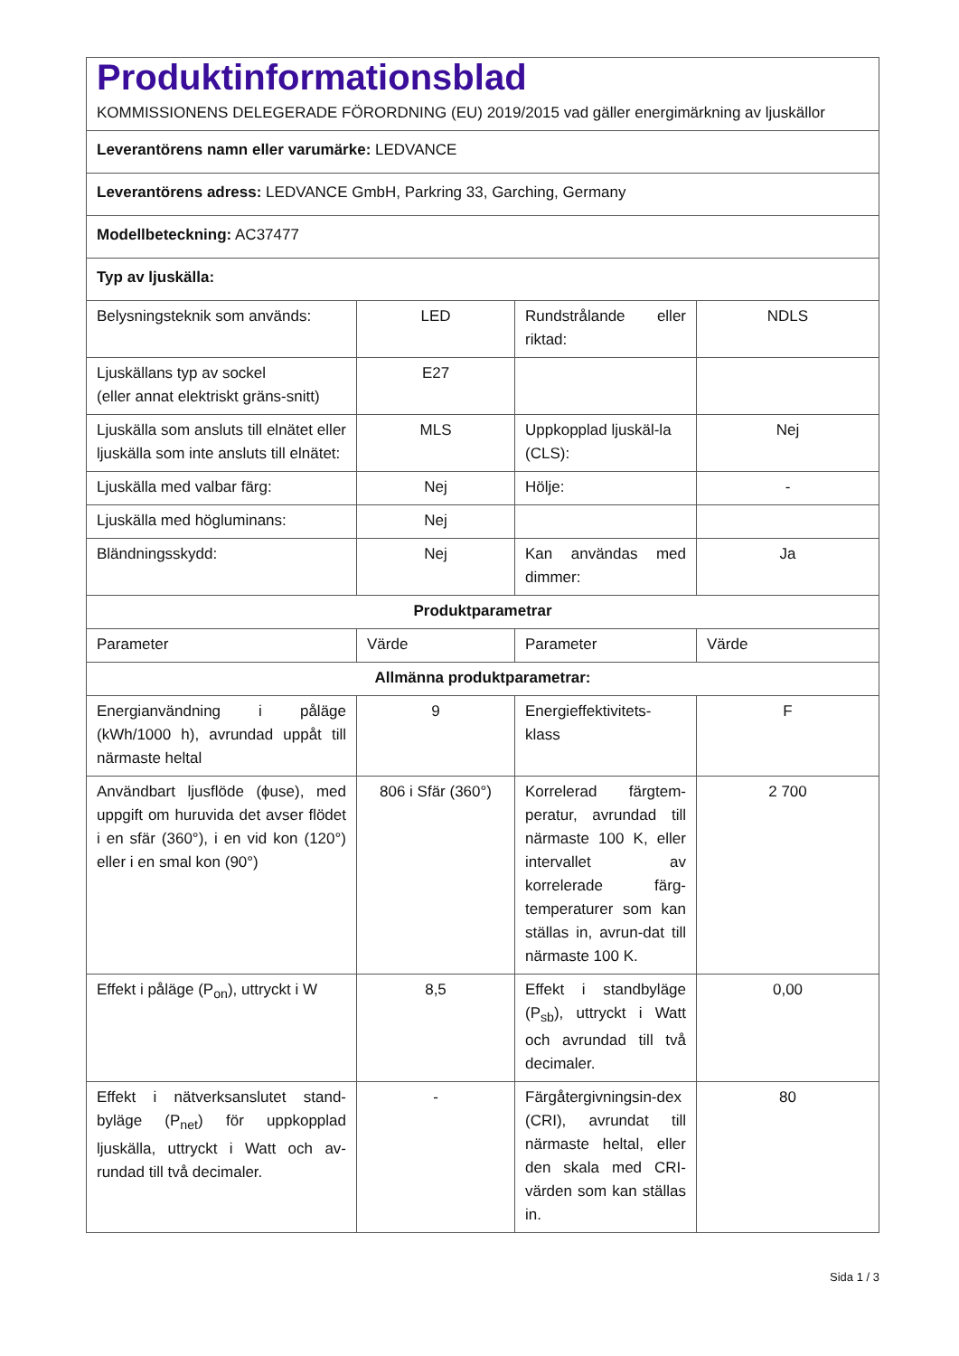| Produktinformationsblad KOMMISSIONENS DELEGERADE FÖRORDNING (EU) 2019/2015 vad gäller energimärkning av ljuskällor | | | |
| Leverantörens namn eller varumärke: LEDVANCE | | | |
| Leverantörens adress: LEDVANCE GmbH, Parkring 33, Garching, Germany | | | |
| Modellbeteckning: AC37477 | | | |
| Typ av ljuskälla: | | | |
| Belysningsteknik som används: | LED | Rundstrålande eller riktad: | NDLS |
| Ljuskällans typ av sockel (eller annat elektriskt gräns-snitt) | E27 | | |
| Ljuskälla som ansluts till elnätet eller ljuskälla som inte ansluts till elnätet: | MLS | Uppkopplad ljuskäl-la (CLS): | Nej |
| Ljuskälla med valbar färg: | Nej | Hölje: | - |
| Ljuskälla med högluminans: | Nej | | |
| Bländningsskydd: | Nej | Kan användas med dimmer: | Ja |
| Produktparametrar | | | |
| Parameter | Värde | Parameter | Värde |
| Allmänna produktparametrar: | | | |
| Energianvändning i påläge (kWh/1000 h), avrundad uppåt till närmaste heltal | 9 | Energieffektivitets-klass | F |
| Användbart ljusflöde (ϕuse), med uppgift om huruvida det avser flödet i en sfär (360°), i en vid kon (120°) eller i en smal kon (90°) | 806 i Sfär (360°) | Korrelerad färgtem-peratur, avrundad till närmaste 100 K, eller intervallet av korrelerade färg-temperaturer som kan ställas in, avrun-dat till närmaste 100 K. | 2 700 |
| Effekt i påläge (P<sub>on</sub>), uttryckt i W | 8,5 | Effekt i standbyläge (P<sub>sb</sub>), uttryckt i Watt och avrundad till två decimaler. | 0,00 |
| Effekt i nätverksanslutet stand-byläge (P<sub>net</sub>) för uppkopplad ljuskälla, uttryckt i Watt och av-rundad till två decimaler. | - | Färgåtergivningsin-dex (CRI), avrundat till närmaste heltal, eller den skala med CRI-värden som kan ställas in. | 80 |
Sida 1 / 3